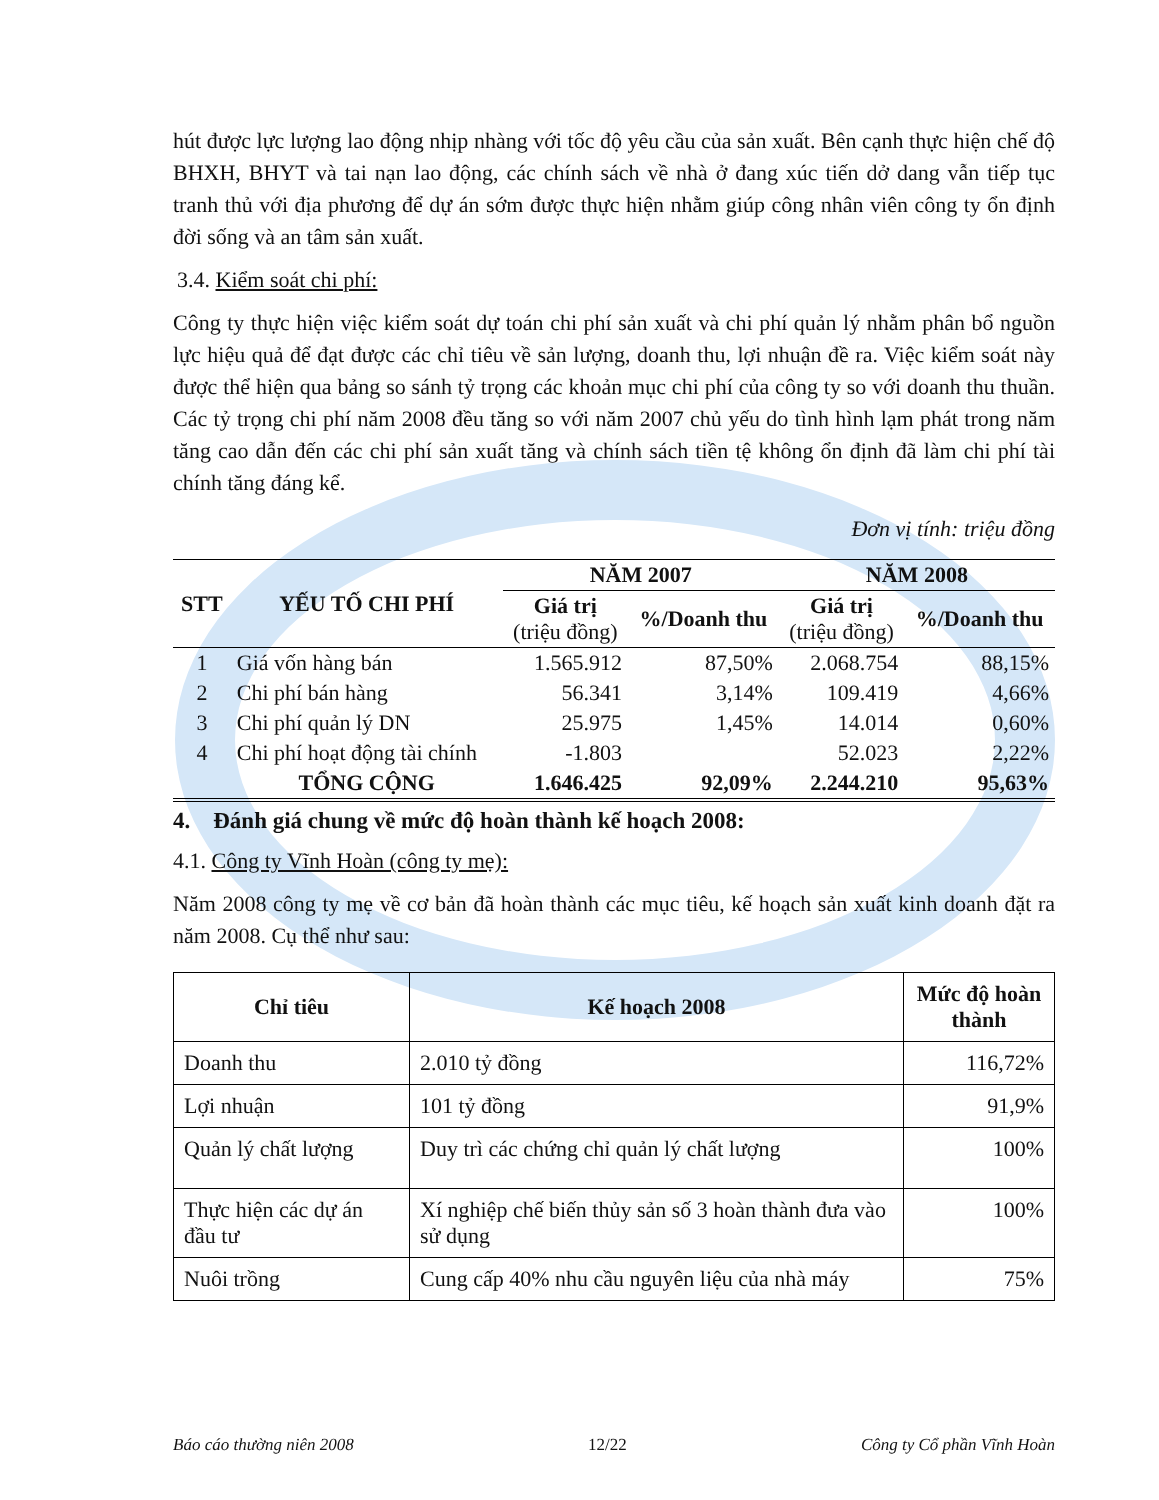hút được lực lượng lao động nhịp nhàng với tốc độ yêu cầu của sản xuất. Bên cạnh thực hiện chế độ BHXH, BHYT và tai nạn lao động, các chính sách về nhà ở đang xúc tiến dở dang vẫn tiếp tục tranh thủ với địa phương để dự án sớm được thực hiện nhằm giúp công nhân viên công ty ổn định đời sống và an tâm sản xuất.
3.4. Kiểm soát chi phí:
Công ty thực hiện việc kiểm soát dự toán chi phí sản xuất và chi phí quản lý nhằm phân bổ nguồn lực hiệu quả để đạt được các chỉ tiêu về sản lượng, doanh thu, lợi nhuận đề ra. Việc kiểm soát này được thể hiện qua bảng so sánh tỷ trọng các khoản mục chi phí của công ty so với doanh thu thuần. Các tỷ trọng chi phí năm 2008 đều tăng so với năm 2007 chủ yếu do tình hình lạm phát trong năm tăng cao dẫn đến các chi phí sản xuất tăng và chính sách tiền tệ không ổn định đã làm chi phí tài chính tăng đáng kể.
Đơn vị tính: triệu đồng
| STT | YẾU TỐ CHI PHÍ | NĂM 2007 | | NĂM 2008 | |
| --- | --- | --- | --- | --- | --- |
| | | Giá trị (triệu đồng) | %/Doanh thu | Giá trị (triệu đồng) | %/Doanh thu |
| 1 | Giá vốn hàng bán | 1.565.912 | 87,50% | 2.068.754 | 88,15% |
| 2 | Chi phí bán hàng | 56.341 | 3,14% | 109.419 | 4,66% |
| 3 | Chi phí quản lý DN | 25.975 | 1,45% | 14.014 | 0,60% |
| 4 | Chi phí hoạt động tài chính | -1.803 | | 52.023 | 2,22% |
| | TỔNG CỘNG | 1.646.425 | 92,09% | 2.244.210 | 95,63% |
4. Đánh giá chung về mức độ hoàn thành kế hoạch 2008:
4.1. Công ty Vĩnh Hoàn (công ty mẹ):
Năm 2008 công ty mẹ về cơ bản đã hoàn thành các mục tiêu, kế hoạch sản xuất kinh doanh đặt ra năm 2008. Cụ thể như sau:
| Chỉ tiêu | Kế hoạch 2008 | Mức độ hoàn thành |
| --- | --- | --- |
| Doanh thu | 2.010 tỷ đồng | 116,72% |
| Lợi nhuận | 101 tỷ đồng | 91,9% |
| Quản lý chất lượng | Duy trì các chứng chỉ quản lý chất lượng | 100% |
| Thực hiện các dự án đầu tư | Xí nghiệp chế biến thủy sản số 3 hoàn thành đưa vào sử dụng | 100% |
| Nuôi trồng | Cung cấp 40% nhu cầu nguyên liệu của nhà máy | 75% |
Báo cáo thường niên 2008 12/22 Công ty Cổ phần Vĩnh Hoàn